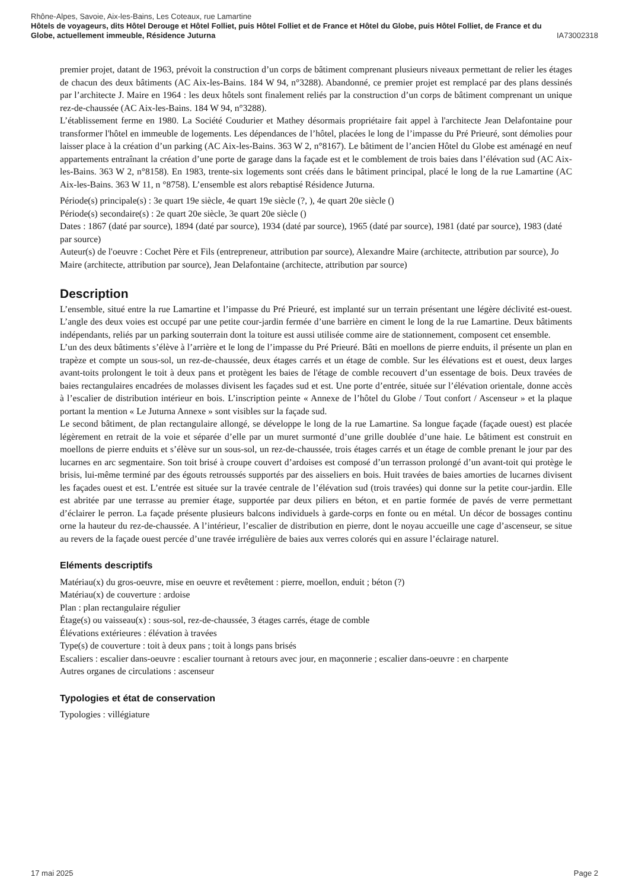Rhône-Alpes, Savoie, Aix-les-Bains, Les Coteaux, rue Lamartine
Hôtels de voyageurs, dits Hôtel Derouge et Hôtel Folliet, puis Hôtel Folliet et de France et Hôtel du Globe, puis Hôtel Folliet, de France et du
Globe, actuellement immeuble, Résidence Juturna IA73002318
premier projet, datant de 1963, prévoit la construction d’un corps de bâtiment comprenant plusieurs niveaux permettant de relier les étages de chacun des deux bâtiments (AC Aix-les-Bains. 184 W 94, n°3288). Abandonné, ce premier projet est remplacé par des plans dessinés par l’architecte J. Maire en 1964 : les deux hôtels sont finalement reliés par la construction d’un corps de bâtiment comprenant un unique rez-de-chaussée (AC Aix-les-Bains. 184 W 94, n°3288).
L’établissement ferme en 1980. La Société Coudurier et Mathey désormais propriétaire fait appel à l'architecte Jean Delafontaine pour transformer l'hôtel en immeuble de logements. Les dépendances de l’hôtel, placées le long de l’impasse du Pré Prieuré, sont démolies pour laisser place à la création d’un parking (AC Aix-les-Bains. 363 W 2, n°8167). Le bâtiment de l’ancien Hôtel du Globe est aménagé en neuf appartements entraînant la création d’une porte de garage dans la façade est et le comblement de trois baies dans l’élévation sud (AC Aix-les-Bains. 363 W 2, n°8158). En 1983, trente-six logements sont créés dans le bâtiment principal, placé le long de la rue Lamartine (AC Aix-les-Bains. 363 W 11, n °8758). L’ensemble est alors rebaptisé Résidence Juturna.
Période(s) principale(s) : 3e quart 19e siècle, 4e quart 19e siècle (?, ), 4e quart 20e siècle ()
Période(s) secondaire(s) : 2e quart 20e siècle, 3e quart 20e siècle ()
Dates : 1867 (daté par source), 1894 (daté par source), 1934 (daté par source), 1965 (daté par source), 1981 (daté par source), 1983 (daté par source)
Auteur(s) de l'oeuvre : Cochet Père et Fils (entrepreneur, attribution par source), Alexandre Maire (architecte, attribution par source), Jo Maire (architecte, attribution par source), Jean Delafontaine (architecte, attribution par source)
Description
L’ensemble, situé entre la rue Lamartine et l’impasse du Pré Prieuré, est implanté sur un terrain présentant une légère déclivité est-ouest. L’angle des deux voies est occupé par une petite cour-jardin fermée d’une barrière en ciment le long de la rue Lamartine. Deux bâtiments indépendants, reliés par un parking souterrain dont la toiture est aussi utilisée comme aire de stationnement, composent cet ensemble.
L’un des deux bâtiments s’élève à l’arrière et le long de l’impasse du Pré Prieuré. Bâti en moellons de pierre enduits, il présente un plan en trapèze et compte un sous-sol, un rez-de-chaussée, deux étages carrés et un étage de comble. Sur les élévations est et ouest, deux larges avant-toits prolongent le toit à deux pans et protègent les baies de l'étage de comble recouvert d’un essentage de bois. Deux travées de baies rectangulaires encadrées de molasses divisent les façades sud et est. Une porte d’entrée, située sur l’élévation orientale, donne accès à l’escalier de distribution intérieur en bois. L’inscription peinte « Annexe de l’hôtel du Globe / Tout confort / Ascenseur » et la plaque portant la mention « Le Juturna Annexe » sont visibles sur la façade sud.
Le second bâtiment, de plan rectangulaire allongé, se développe le long de la rue Lamartine. Sa longue façade (façade ouest) est placée légèrement en retrait de la voie et séparée d’elle par un muret surmonté d’une grille doublée d’une haie. Le bâtiment est construit en moellons de pierre enduits et s’élève sur un sous-sol, un rez-de-chaussée, trois étages carrés et un étage de comble prenant le jour par des lucarnes en arc segmentaire. Son toit brisé à croupe couvert d’ardoises est composé d’un terrasson prolongé d’un avant-toit qui protège le brisis, lui-même terminé par des égouts retroussés supportés par des aisseliers en bois. Huit travées de baies amorties de lucarnes divisent les façades ouest et est. L’entrée est située sur la travée centrale de l’élévation sud (trois travées) qui donne sur la petite cour-jardin. Elle est abritée par une terrasse au premier étage, supportée par deux piliers en béton, et en partie formée de pavés de verre permettant d’éclairer le perron. La façade présente plusieurs balcons individuels à garde-corps en fonte ou en métal. Un décor de bossages continu orne la hauteur du rez-de-chaussée. A l’intérieur, l’escalier de distribution en pierre, dont le noyau accueille une cage d’ascenseur, se situe au revers de la façade ouest percée d’une travée irrégulière de baies aux verres colorés qui en assure l’éclairage naturel.
Eléments descriptifs
Matériau(x) du gros-oeuvre, mise en oeuvre et revêtement : pierre, moellon, enduit ; béton (?)
Matériau(x) de couverture : ardoise
Plan : plan rectangulaire régulier
Étage(s) ou vaisseau(x) : sous-sol, rez-de-chaussée, 3 étages carrés, étage de comble
Élévations extérieures : élévation à travées
Type(s) de couverture : toit à deux pans ; toit à longs pans brisés
Escaliers : escalier dans-oeuvre : escalier tournant à retours avec jour, en maçonnerie ; escalier dans-oeuvre : en charpente
Autres organes de circulations : ascenseur
Typologies et état de conservation
Typologies : villégiature
17 mai 2025 Page 2